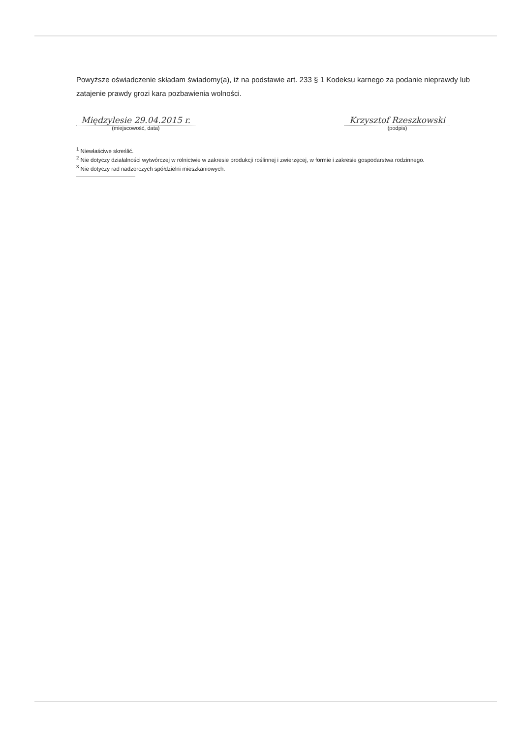Powyższe oświadczenie składam świadomy(a), iż na podstawie art. 233 § 1 Kodeksu karnego za podanie nieprawdy lub zatajenie prawdy grozi kara pozbawienia wolności.
Międzylesie 29.04.2015 r.
(miejscowość, data)
Krzysztof Rzeszkowski
(podpis)
<sup>1</sup> Niewłaściwe skreślić.
<sup>2</sup> Nie dotyczy działalności wytwórczej w rolnictwie w zakresie produkcji roślinnej i zwierzęcej, w formie i zakresie gospodarstwa rodzinnego.
<sup>3</sup> Nie dotyczy rad nadzorczych spółdzielni mieszkaniowych.